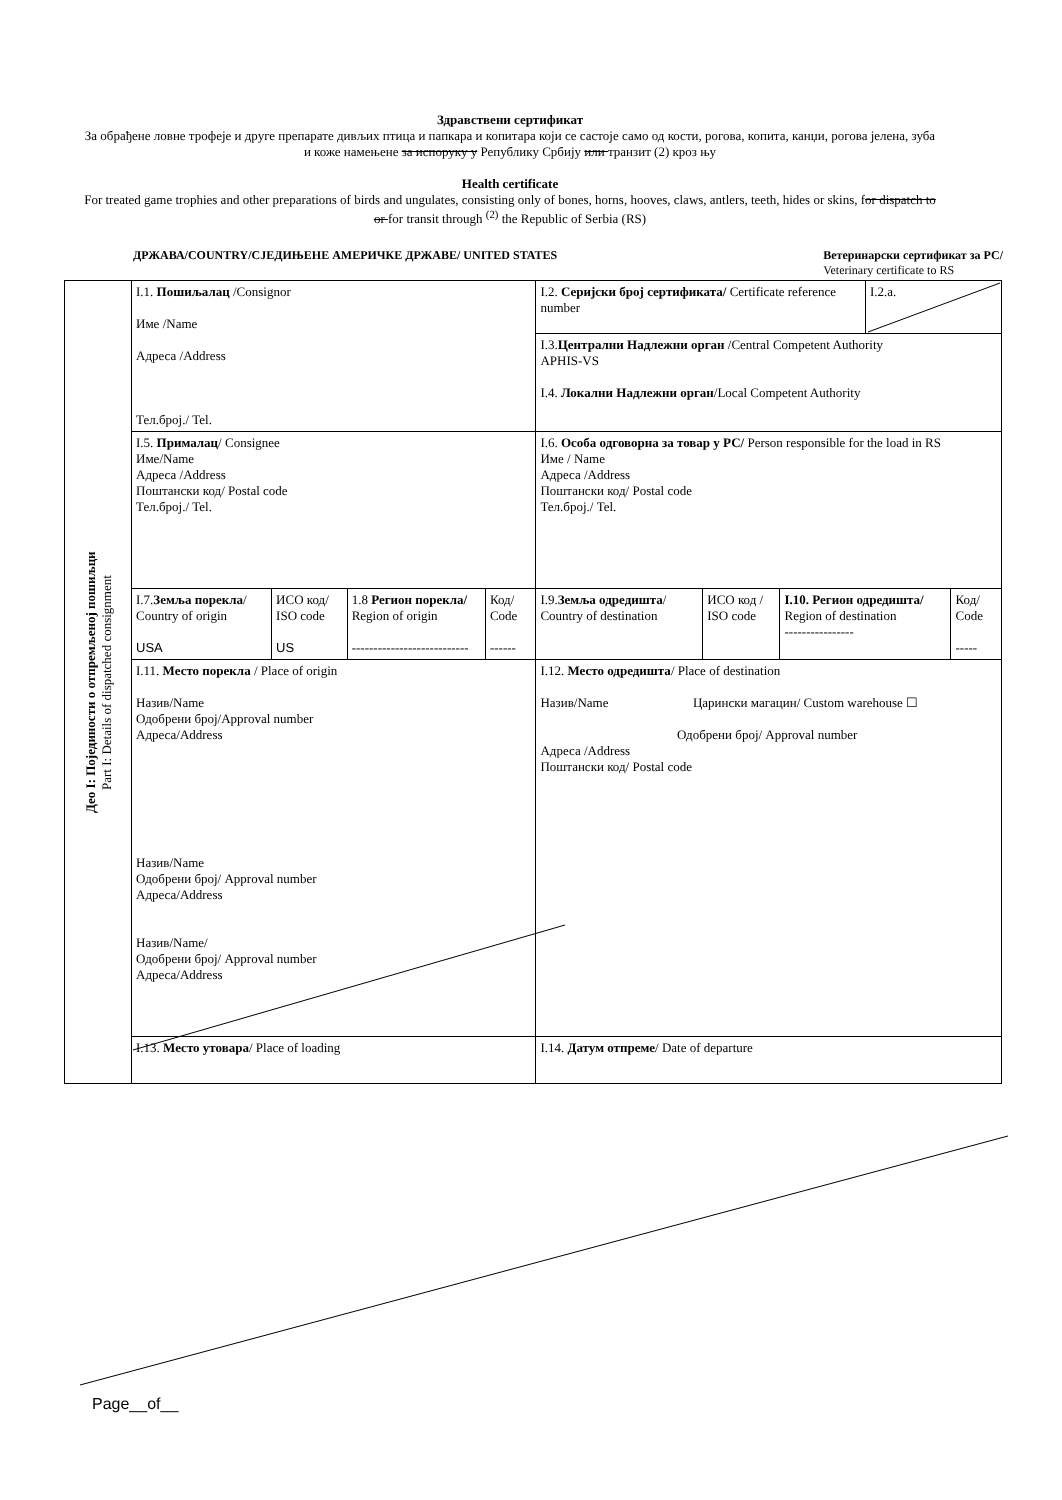Здравствени сертификат
За обрађене ловне трофеје и друге препарате дивљих птица и папкара и копитара који се састоје само од кости, рогова, копита, канџи, рогова јелена, зуба и коже намењене за испоруку у Републику Србију или транзит (2) кроз њу
Health certificate
For treated game trophies and other preparations of birds and ungulates, consisting only of bones, horns, hooves, claws, antlers, teeth, hides or skins, for dispatch to or for transit through <sup>(2)</sup> the Republic of Serbia (RS)
ДРЖАВА/COUNTRY/СЈЕДИЊЕНЕ АМЕРИЧКЕ ДРЖАВЕ/ UNITED STATES Ветеринарски сертификат за РС/
Veterinary certificate to RS
| Део I: Појединости о отпремљеној пошиљци Part I: Details of dispatched consignment | I.1. Пошиљалац /Consignor Име /Name Адреса /Address Тел.број./ Tel. | | | | I.2. Серијски број сертификата/ Certificate reference number | | | I.2.a. | |
| | | | | | I.3. Централни Надлежни орган /Central Competent Authority APHIS-VS I.4. Локални Надлежни орган /Local Competent Authority | | | | |
| | I.5. Прималац / Consignee Име/Name Адреса /Address Поштански код/ Postal code Тел.број./ Tel. | | | | I.6. Особа одговорна за товар у РС/ Person responsible for the load in RS Име / Name Адреса /Address Поштански код/ Postal code Тел.број./ Tel. | | | | |
| | I.7. Земља порекла / Country of origin USA | ИСО код/ ISO code US | 1.8 Регион порекла/ Region of origin --------------------------- | Код/ Code ------ | I.9. Земља одредишта / Country of destination | ИСО код / ISO code | I.10. Регион одредишта/ Region of destination ---------------- | | Код/ Code ----- |
| | I.11. Место порекла / Place of origin Назив/Name Одобрени број/Approval number Адреса/Address Назив/Name Одобрени број/ Approval number Адреса/Address Назив/Name/ Одобрени број/ Approval number Адреса/Address | | | | I.12. Место одредишта / Place of destination Назив/Name Царински магацин/ Custom warehouse ☐ Одобрени број/ Approval number Адреса /Address Поштански код/ Postal code | | | | |
| | I.13. Место утовара / Place of loading | | | | I.14. Датум отпреме / Date of departure | | | | |
Page__of__